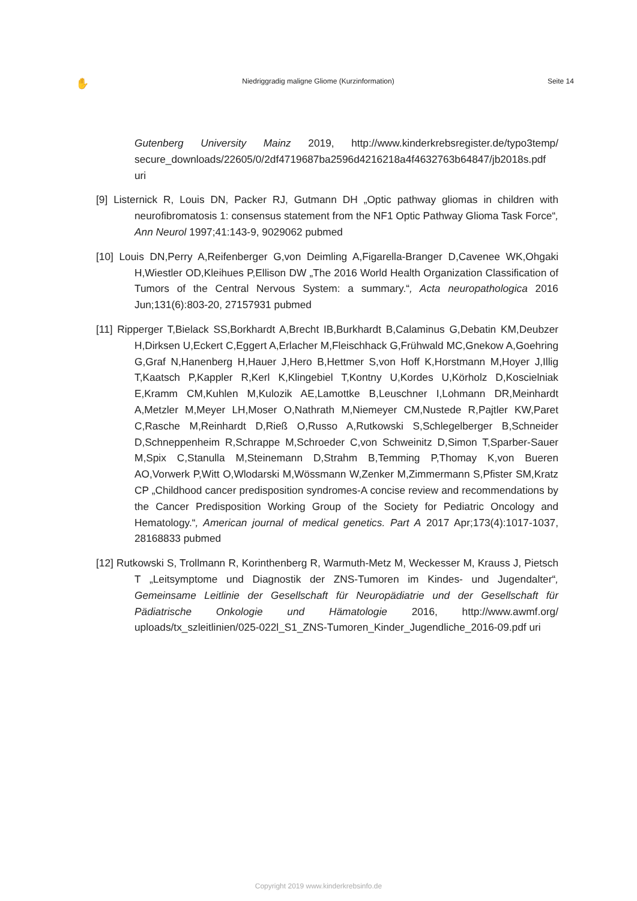✋ Niedriggradig maligne Gliome (Kurzinformation) Seite 14
Gutenberg University Mainz 2019, http://www.kinderkrebsregister.de/typo3temp/ secure_downloads/22605/0/2df4719687ba2596d4216218a4f4632763b64847/jb2018s.pdf uri
[9] Listernick R, Louis DN, Packer RJ, Gutmann DH „Optic pathway gliomas in children with neurofibromatosis 1: consensus statement from the NF1 Optic Pathway Glioma Task Force“, Ann Neurol 1997;41:143-9, 9029062 pubmed
[10] Louis DN,Perry A,Reifenberger G,von Deimling A,Figarella-Branger D,Cavenee WK,Ohgaki H,Wiestler OD,Kleihues P,Ellison DW „The 2016 World Health Organization Classification of Tumors of the Central Nervous System: a summary.“, Acta neuropathologica 2016 Jun;131(6):803-20, 27157931 pubmed
[11] Ripperger T,Bielack SS,Borkhardt A,Brecht IB,Burkhardt B,Calaminus G,Debatin KM,Deubzer H,Dirksen U,Eckert C,Eggert A,Erlacher M,Fleischhack G,Frühwald MC,Gnekow A,Goehring G,Graf N,Hanenberg H,Hauer J,Hero B,Hettmer S,von Hoff K,Horstmann M,Hoyer J,Illig T,Kaatsch P,Kappler R,Kerl K,Klingebiel T,Kontny U,Kordes U,Körholz D,Koscielniak E,Kramm CM,Kuhlen M,Kulozik AE,Lamottke B,Leuschner I,Lohmann DR,Meinhardt A,Metzler M,Meyer LH,Moser O,Nathrath M,Niemeyer CM,Nustede R,Pajtler KW,Paret C,Rasche M,Reinhardt D,Rieß O,Russo A,Rutkowski S,Schlegelberger B,Schneider D,Schneppenheim R,Schrappe M,Schroeder C,von Schweinitz D,Simon T,Sparber-Sauer M,Spix C,Stanulla M,Steinemann D,Strahm B,Temming P,Thomay K,von Bueren AO,Vorwerk P,Witt O,Wlodarski M,Wössmann W,Zenker M,Zimmermann S,Pfister SM,Kratz CP „Childhood cancer predisposition syndromes-A concise review and recommendations by the Cancer Predisposition Working Group of the Society for Pediatric Oncology and Hematology.“, American journal of medical genetics. Part A 2017 Apr;173(4):1017-1037, 28168833 pubmed
[12] Rutkowski S, Trollmann R, Korinthenberg R, Warmuth-Metz M, Weckesser M, Krauss J, Pietsch T „Leitsymptome und Diagnostik der ZNS-Tumoren im Kindes- und Jugendalter“, Gemeinsame Leitlinie der Gesellschaft für Neuropädiatrie und der Gesellschaft für Pädiatrische Onkologie und Hämatologie 2016, http://www.awmf.org/ uploads/tx_szleitlinien/025-022l_S1_ZNS-Tumoren_Kinder_Jugendliche_2016-09.pdf uri
Copyright 2019 www.kinderkrebsinfo.de